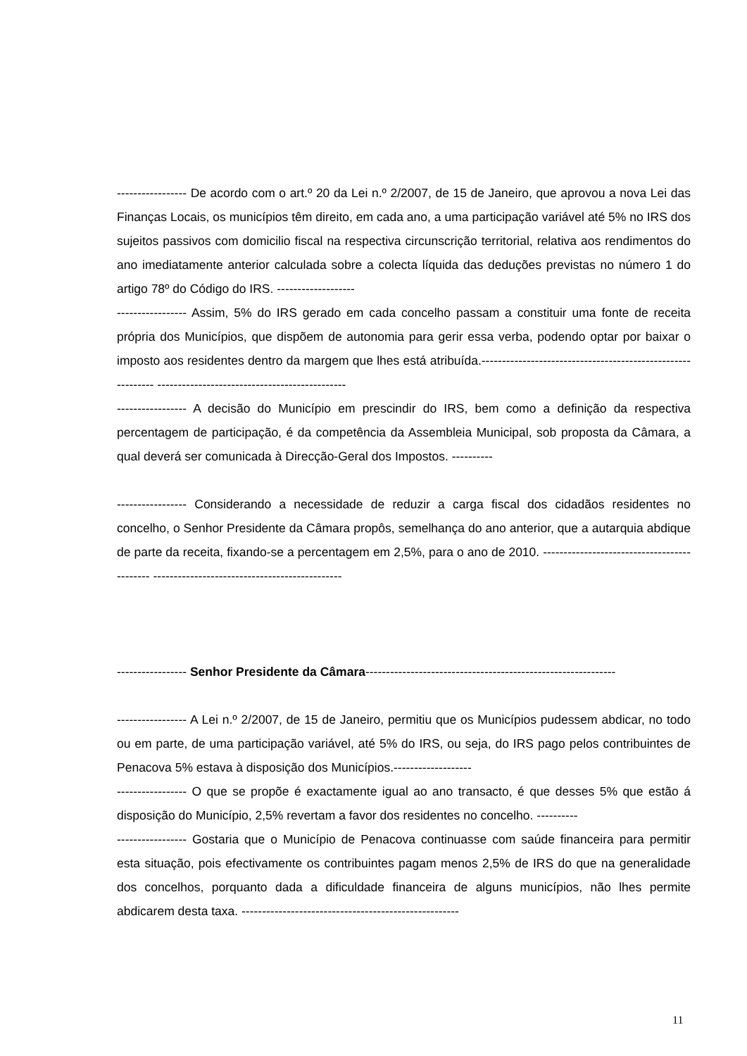----------------- De acordo com o art.º 20 da Lei n.º 2/2007, de 15 de Janeiro, que aprovou a nova Lei das Finanças Locais, os municípios têm direito, em cada ano, a uma participação variável até 5% no IRS dos sujeitos passivos com domicilio fiscal na respectiva circunscrição territorial, relativa aos rendimentos do ano imediatamente anterior calculada sobre a colecta líquida das deduções previstas no número 1 do artigo 78º do Código do IRS. -------------------
----------------- Assim, 5% do IRS gerado em cada concelho passam a constituir uma fonte de receita própria dos Municípios, que dispõem de autonomia para gerir essa verba, podendo optar por baixar o imposto aos residentes dentro da margem que lhes está atribuída.------------------------------------------------------------ ----------------------------------------------
----------------- A decisão do Município em prescindir do IRS, bem como a definição da respectiva percentagem de participação, é da competência da Assembleia Municipal, sob proposta da Câmara, a qual deverá ser comunicada à Direcção-Geral dos Impostos. ----------
----------------- Considerando a necessidade de reduzir a carga fiscal dos cidadãos residentes no concelho, o Senhor Presidente da Câmara propôs, semelhança do ano anterior, que a autarquia abdique de parte da receita, fixando-se a percentagem em 2,5%, para o ano de 2010. -------------------------------------------- ----------------------------------------------
----------------- Senhor Presidente da Câmara-------------------------------------------------------------
----------------- A Lei n.º 2/2007, de 15 de Janeiro, permitiu que os Municípios pudessem abdicar, no todo ou em parte, de uma participação variável, até 5% do IRS, ou seja, do IRS pago pelos contribuintes de Penacova 5% estava à disposição dos Municípios.-------------------
----------------- O que se propõe é exactamente igual ao ano transacto, é que desses 5% que estão á disposição do Município, 2,5% revertam a favor dos residentes no concelho. ----------
----------------- Gostaria que o Município de Penacova continuasse com saúde financeira para permitir esta situação, pois efectivamente os contribuintes pagam menos 2,5% de IRS do que na generalidade dos concelhos, porquanto dada a dificuldade financeira de alguns municípios, não lhes permite abdicarem desta taxa. -----------------------------------------------------
11